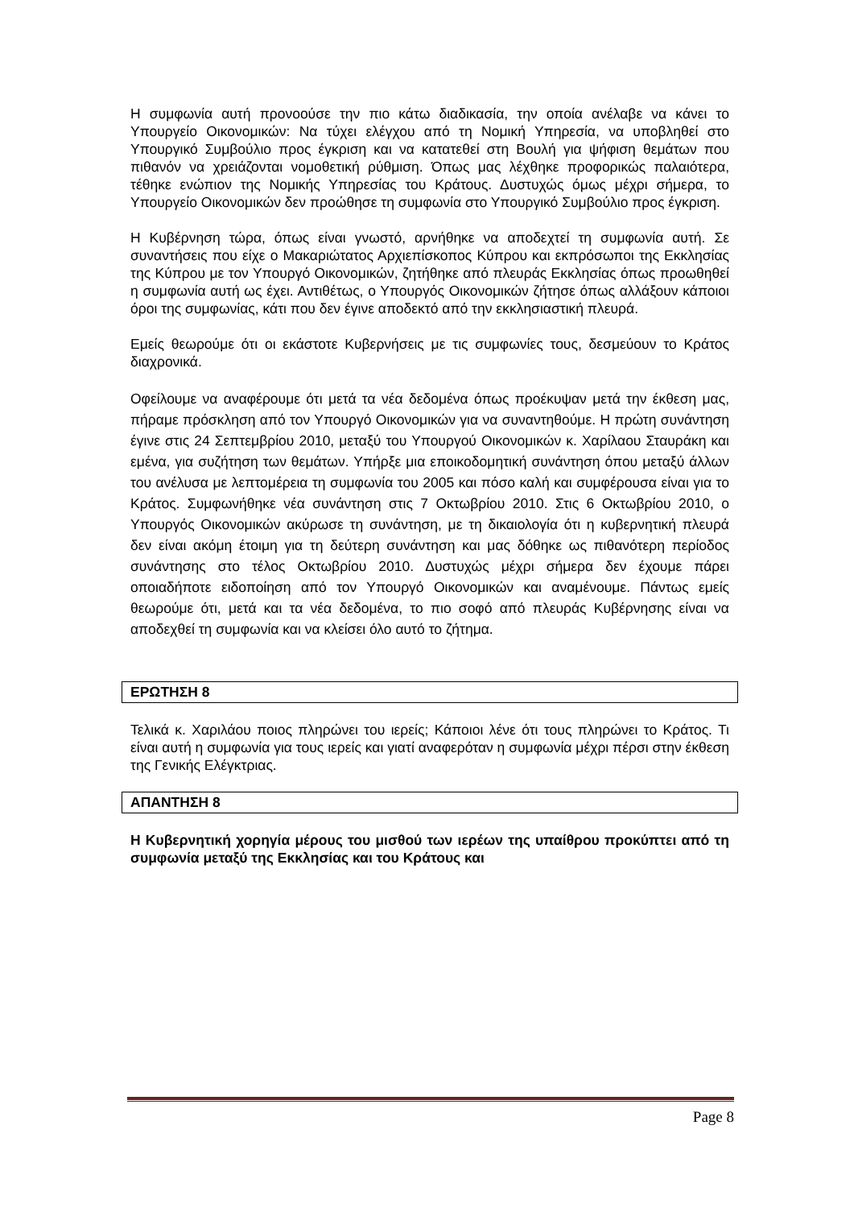Η συμφωνία αυτή προνοούσε την πιο κάτω διαδικασία, την οποία ανέλαβε να κάνει το Υπουργείο Οικονομικών: Να τύχει ελέγχου από τη Νομική Υπηρεσία, να υποβληθεί στο Υπουργικό Συμβούλιο προς έγκριση και να κατατεθεί στη Βουλή για ψήφιση θεμάτων που πιθανόν να χρειάζονται νομοθετική ρύθμιση. Όπως μας λέχθηκε προφορικώς παλαιότερα, τέθηκε ενώπιον της Νομικής Υπηρεσίας του Κράτους. Δυστυχώς όμως μέχρι σήμερα, το Υπουργείο Οικονομικών δεν προώθησε τη συμφωνία στο Υπουργικό Συμβούλιο προς έγκριση.
Η Κυβέρνηση τώρα, όπως είναι γνωστό, αρνήθηκε να αποδεχτεί τη συμφωνία αυτή. Σε συναντήσεις που είχε ο Μακαριώτατος Αρχιεπίσκοπος Κύπρου και εκπρόσωποι της Εκκλησίας της Κύπρου με τον Υπουργό Οικονομικών, ζητήθηκε από πλευράς Εκκλησίας όπως προωθηθεί η συμφωνία αυτή ως έχει. Αντιθέτως, ο Υπουργός Οικονομικών ζήτησε όπως αλλάξουν κάποιοι όροι της συμφωνίας, κάτι που δεν έγινε αποδεκτό από την εκκλησιαστική πλευρά.
Εμείς θεωρούμε ότι οι εκάστοτε Κυβερνήσεις με τις συμφωνίες τους, δεσμεύουν το Κράτος διαχρονικά.
Οφείλουμε να αναφέρουμε ότι μετά τα νέα δεδομένα όπως προέκυψαν μετά την έκθεση μας, πήραμε πρόσκληση από τον Υπουργό Οικονομικών για να συναντηθούμε. Η πρώτη συνάντηση έγινε στις 24 Σεπτεμβρίου 2010, μεταξύ του Υπουργού Οικονομικών κ. Χαρίλαου Σταυράκη και εμένα, για συζήτηση των θεμάτων. Υπήρξε μια εποικοδομητική συνάντηση όπου μεταξύ άλλων του ανέλυσα με λεπτομέρεια τη συμφωνία του 2005 και πόσο καλή και συμφέρουσα είναι για το Κράτος. Συμφωνήθηκε νέα συνάντηση στις 7 Οκτωβρίου 2010. Στις 6 Οκτωβρίου 2010, ο Υπουργός Οικονομικών ακύρωσε τη συνάντηση, με τη δικαιολογία ότι η κυβερνητική πλευρά δεν είναι ακόμη έτοιμη για τη δεύτερη συνάντηση και μας δόθηκε ως πιθανότερη περίοδος συνάντησης στο τέλος Οκτωβρίου 2010. Δυστυχώς μέχρι σήμερα δεν έχουμε πάρει οποιαδήποτε ειδοποίηση από τον Υπουργό Οικονομικών και αναμένουμε. Πάντως εμείς θεωρούμε ότι, μετά και τα νέα δεδομένα, το πιο σοφό από πλευράς Κυβέρνησης είναι να αποδεχθεί τη συμφωνία και να κλείσει όλο αυτό το ζήτημα.
ΕΡΩΤΗΣΗ 8
Τελικά κ. Χαριλάου ποιος πληρώνει του ιερείς; Κάποιοι λένε ότι τους πληρώνει το Κράτος. Τι είναι αυτή η συμφωνία για τους ιερείς και γιατί αναφερόταν η συμφωνία μέχρι πέρσι στην έκθεση της Γενικής Ελέγκτριας.
ΑΠΑΝΤΗΣΗ 8
Η Κυβερνητική χορηγία μέρους του μισθού των ιερέων της υπαίθρου προκύπτει από τη συμφωνία μεταξύ της Εκκλησίας και του Κράτους και
Page 8